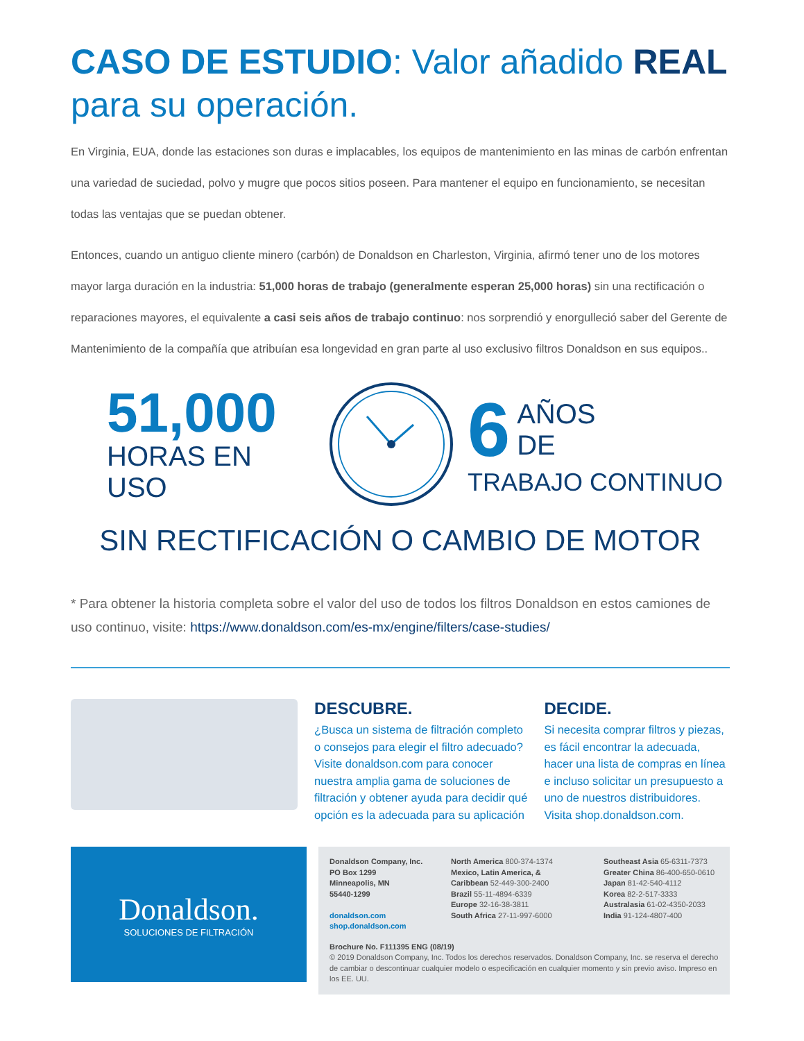CASO DE ESTUDIO: Valor añadido REAL para su operación.
En Virginia, EUA, donde las estaciones son duras e implacables, los equipos de mantenimiento en las minas de carbón enfrentan una variedad de suciedad, polvo y mugre que pocos sitios poseen. Para mantener el equipo en funcionamiento, se necesitan todas las ventajas que se puedan obtener.
Entonces, cuando un antiguo cliente minero (carbón) de Donaldson en Charleston, Virginia, afirmó tener uno de los motores mayor larga duración en la industria: 51,000 horas de trabajo (generalmente esperan 25,000 horas) sin una rectificación o reparaciones mayores, el equivalente a casi seis años de trabajo continuo: nos sorprendió y enorgulleció saber del Gerente de Mantenimiento de la compañía que atribuían esa longevidad en gran parte al uso exclusivo filtros Donaldson en sus equipos..
51,000
HORAS EN USO
6 AÑOS
DE
TRABAJO CONTINUO
SIN RECTIFICACIÓN O CAMBIO DE MOTOR
* Para obtener la historia completa sobre el valor del uso de todos los filtros Donaldson en estos camiones de uso continuo, visite: https://www.donaldson.com/es-mx/engine/filters/case-studies/
DESCUBRE.
¿Busca un sistema de filtración completo o consejos para elegir el filtro adecuado? Visite donaldson.com para conocer nuestra amplia gama de soluciones de filtración y obtener ayuda para decidir qué opción es la adecuada para su aplicación
DECIDE.
Si necesita comprar filtros y piezas, es fácil encontrar la adecuada, hacer una lista de compras en línea e incluso solicitar un presupuesto a uno de nuestros distribuidores. Visita shop.donaldson.com.
Donaldson.
SOLUCIONES DE FILTRACIÓN
Donaldson Company, Inc.
PO Box 1299
Minneapolis, MN
55440-1299
donaldson.com
shop.donaldson.com
North America 800-374-1374
Mexico, Latin America, &
Caribbean 52-449-300-2400
Brazil 55-11-4894-6339
Europe 32-16-38-3811
South Africa 27-11-997-6000
Southeast Asia 65-6311-7373
Greater China 86-400-650-0610
Japan 81-42-540-4112
Korea 82-2-517-3333
Australasia 61-02-4350-2033
India 91-124-4807-400
Brochure No. F111395 ENG (08/19)
© 2019 Donaldson Company, Inc. Todos los derechos reservados. Donaldson Company, Inc. se reserva el derecho de cambiar o descontinuar cualquier modelo o especificación en cualquier momento y sin previo aviso. Impreso en los EE. UU.